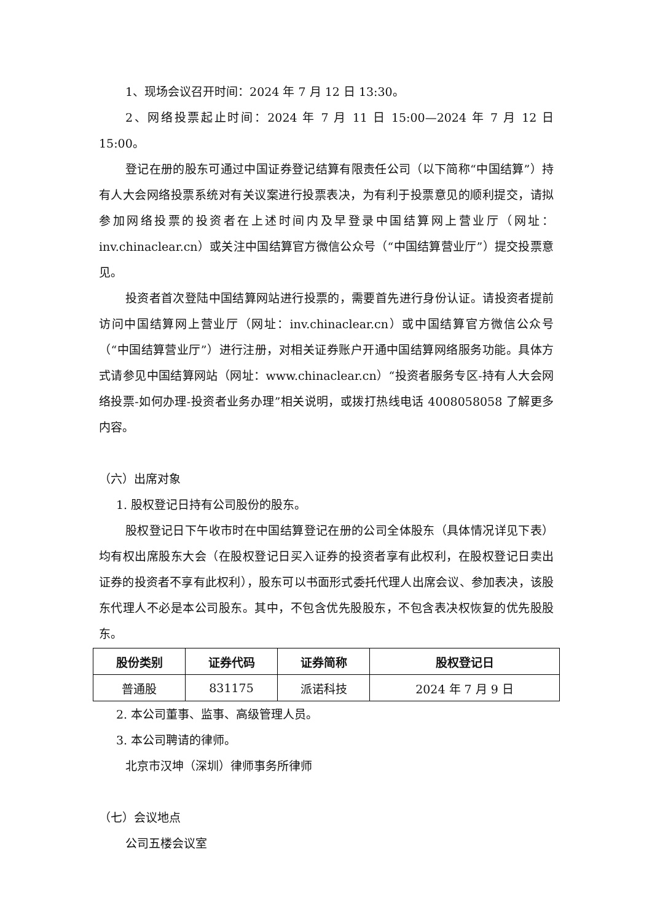1、现场会议召开时间：2024 年 7 月 12 日 13:30。
2、网络投票起止时间：2024 年 7 月 11 日 15:00—2024 年 7 月 12 日 15:00。
登记在册的股东可通过中国证券登记结算有限责任公司（以下简称“中国结算”）持有人大会网络投票系统对有关议案进行投票表决，为有利于投票意见的顺利提交，请拟参加网络投票的投资者在上述时间内及早登录中国结算网上营业厅（网址：inv.chinaclear.cn）或关注中国结算官方微信公众号（“中国结算营业厅”）提交投票意见。
投资者首次登陆中国结算网站进行投票的，需要首先进行身份认证。请投资者提前访问中国结算网上营业厅（网址：inv.chinaclear.cn）或中国结算官方微信公众号（“中国结算营业厅”）进行注册，对相关证券账户开通中国结算网络服务功能。具体方式请参见中国结算网站（网址：www.chinaclear.cn）“投资者服务专区-持有人大会网络投票-如何办理-投资者业务办理”相关说明，或拨打热线电话 4008058058 了解更多内容。
（六）出席对象
1. 股权登记日持有公司股份的股东。
股权登记日下午收市时在中国结算登记在册的公司全体股东（具体情况详见下表）均有权出席股东大会（在股权登记日买入证券的投资者享有此权利，在股权登记日卖出证券的投资者不享有此权利），股东可以书面形式委托代理人出席会议、参加表决，该股东代理人不必是本公司股东。其中，不包含优先股股东，不包含表决权恢复的优先股股东。
| 股份类别 | 证券代码 | 证券简称 | 股权登记日 |
| --- | --- | --- | --- |
| 普通股 | 831175 | 派诺科技 | 2024 年 7 月 9 日 |
2. 本公司董事、监事、高级管理人员。
3. 本公司聘请的律师。
北京市汉坤（深圳）律师事务所律师
（七）会议地点
公司五楼会议室